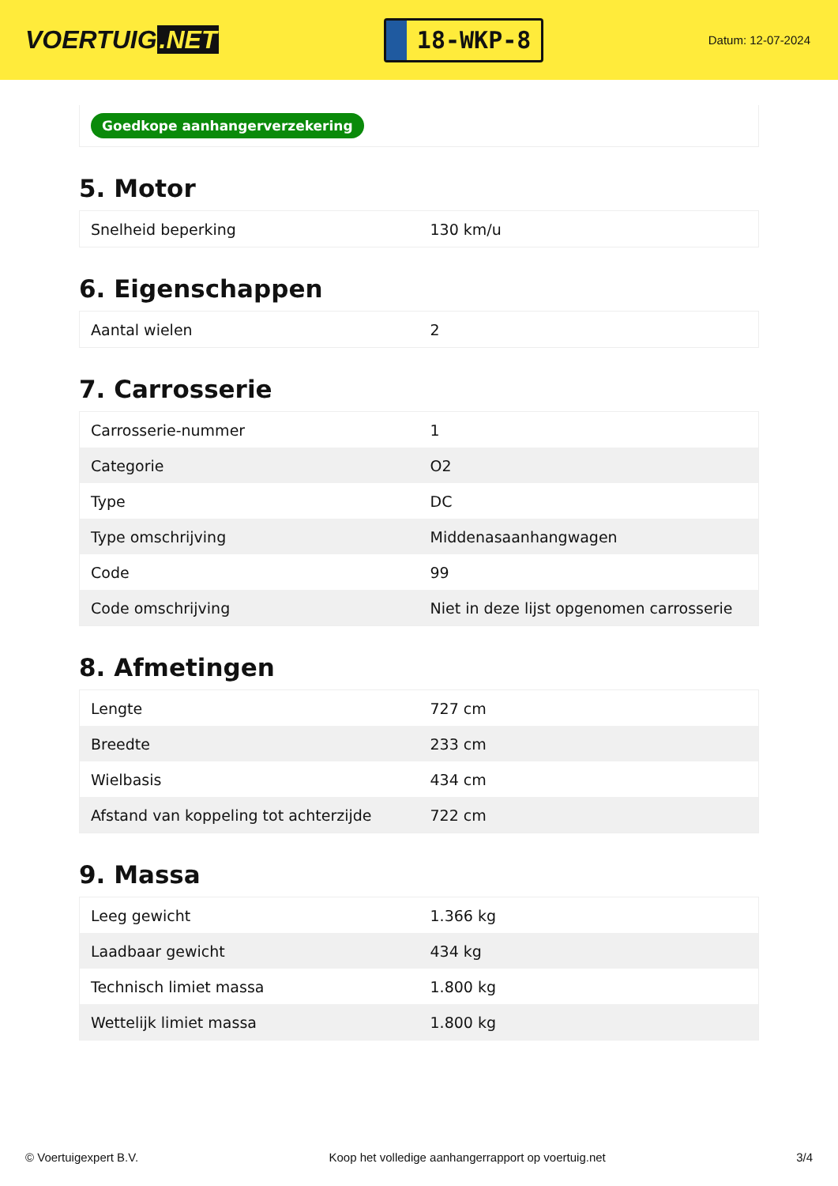VOERTUIG.NET
18-WKP-8
Datum: 12-07-2024
Goedkope aanhangerverzekering
5. Motor
| Snelheid beperking | 130 km/u |
6. Eigenschappen
| Aantal wielen | 2 |
7. Carrosserie
| Carrosserie-nummer | 1 |
| Categorie | O2 |
| Type | DC |
| Type omschrijving | Middenasaanhangwagen |
| Code | 99 |
| Code omschrijving | Niet in deze lijst opgenomen carrosserie |
8. Afmetingen
| Lengte | 727 cm |
| Breedte | 233 cm |
| Wielbasis | 434 cm |
| Afstand van koppeling tot achterzijde | 722 cm |
9. Massa
| Leeg gewicht | 1.366 kg |
| Laadbaar gewicht | 434 kg |
| Technisch limiet massa | 1.800 kg |
| Wettelijk limiet massa | 1.800 kg |
© Voertuigexpert B.V. Koop het volledige aanhangerrapport op voertuig.net 3/4